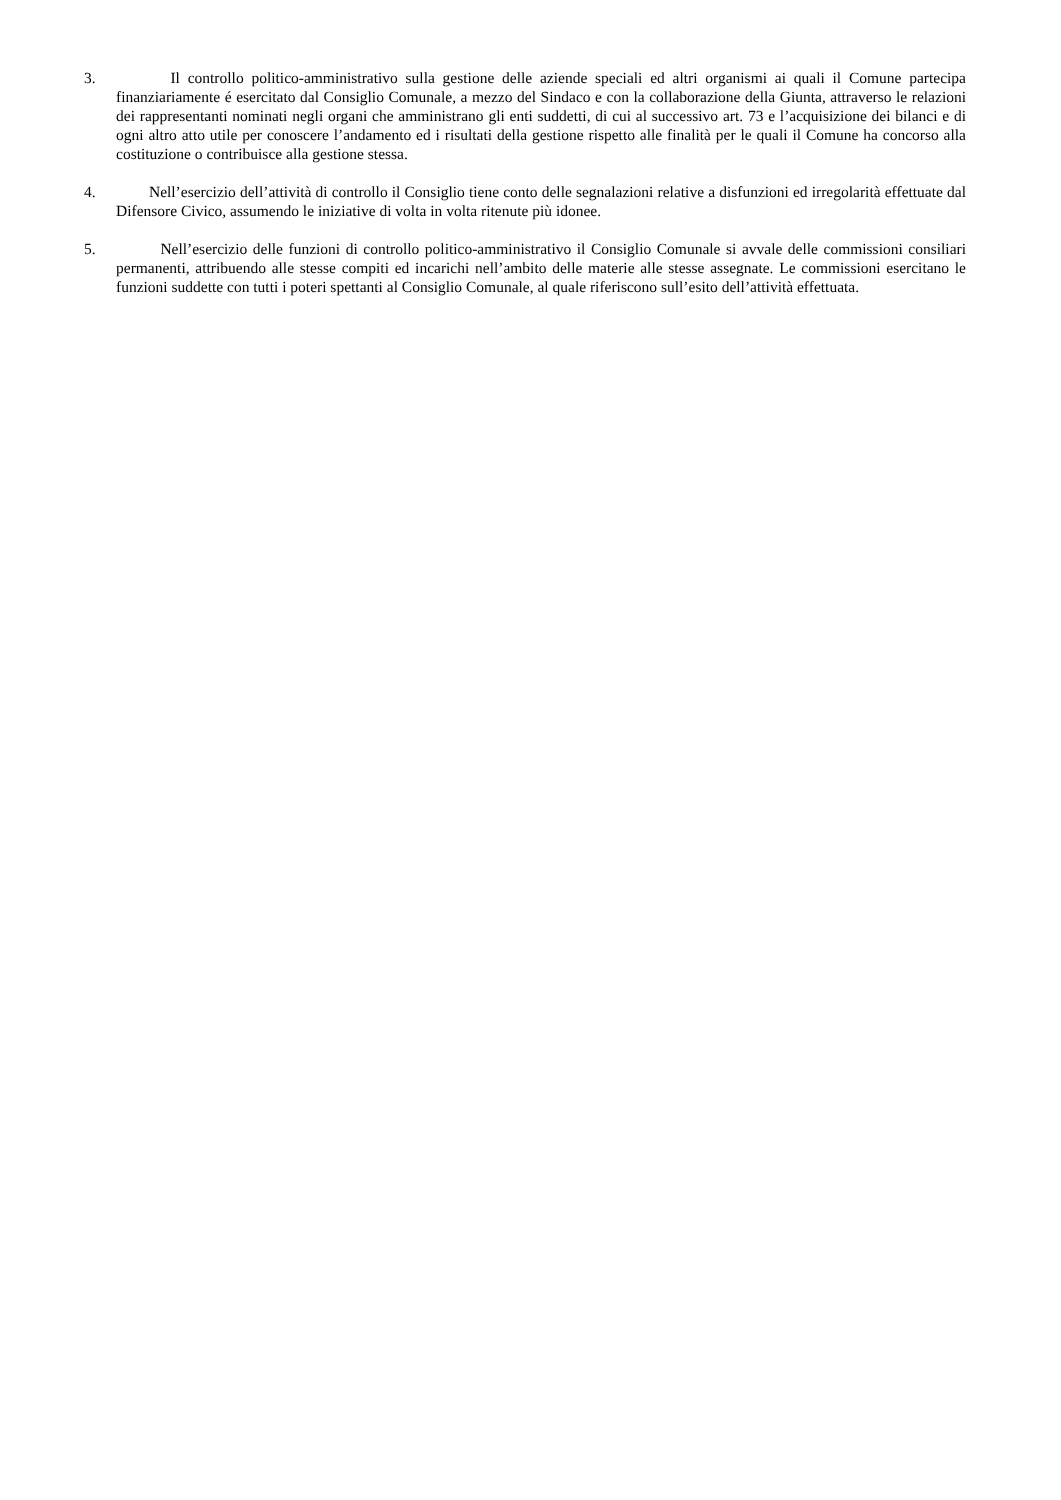3. Il controllo politico-amministrativo sulla gestione delle aziende speciali ed altri organismi ai quali il Comune partecipa finanziariamente é esercitato dal Consiglio Comunale, a mezzo del Sindaco e con la collaborazione della Giunta, attraverso le relazioni dei rappresentanti nominati negli organi che amministrano gli enti suddetti, di cui al successivo art. 73 e l’acquisizione dei bilanci e di ogni altro atto utile per conoscere l’andamento ed i risultati della gestione rispetto alle finalità per le quali il Comune ha concorso alla costituzione o contribuisce alla gestione stessa.
4. Nell’esercizio dell’attività di controllo il Consiglio tiene conto delle segnalazioni relative a disfunzioni ed irregolarità effettuate dal Difensore Civico, assumendo le iniziative di volta in volta ritenute più idonee.
5. Nell’esercizio delle funzioni di controllo politico-amministrativo il Consiglio Comunale si avvale delle commissioni consiliari permanenti, attribuendo alle stesse compiti ed incarichi nell’ambito delle materie alle stesse assegnate. Le commissioni esercitano le funzioni suddette con tutti i poteri spettanti al Consiglio Comunale, al quale riferiscono sull’esito dell’attività effettuata.